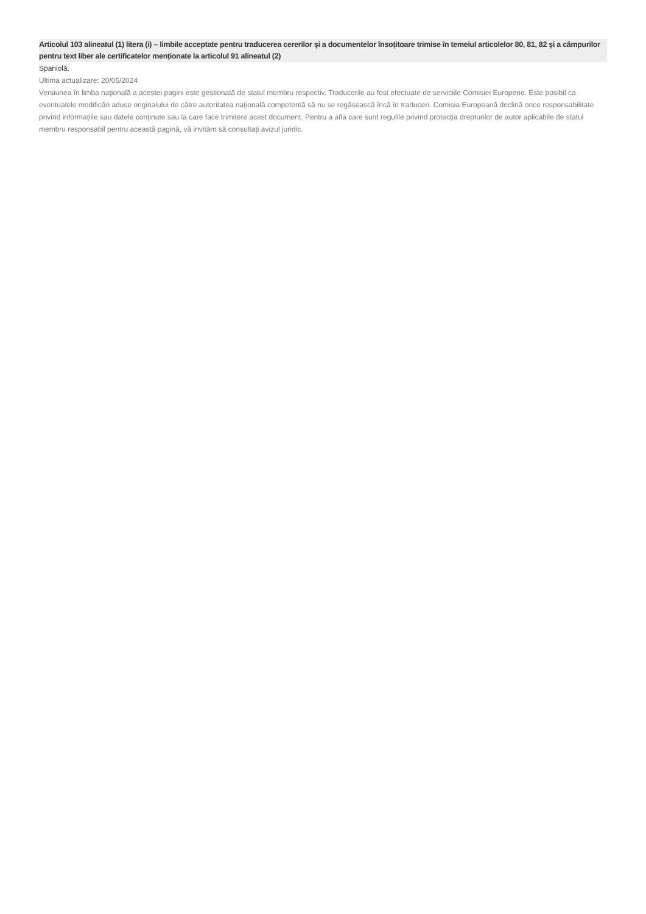Articolul 103 alineatul (1) litera (i) – limbile acceptate pentru traducerea cererilor și a documentelor însoțitoare trimise în temeiul articolelor 80, 81, 82 și a câmpurilor pentru text liber ale certificatelor menționate la articolul 91 alineatul (2)
Spaniolă.
Ultima actualizare: 20/05/2024
Versiunea în limba naţională a acestei pagini este gestionată de statul membru respectiv. Traducerile au fost efectuate de serviciile Comisiei Europene. Este posibil ca eventualele modificări aduse originalului de către autoritatea naţională competentă să nu se regăsească încă în traduceri. Comisia Europeană declină orice responsabilitate privind informațiile sau datele conținute sau la care face trimitere acest document. Pentru a afla care sunt regulile privind protecția drepturilor de autor aplicabile de statul membru responsabil pentru această pagină, vă invităm să consultați avizul juridic.